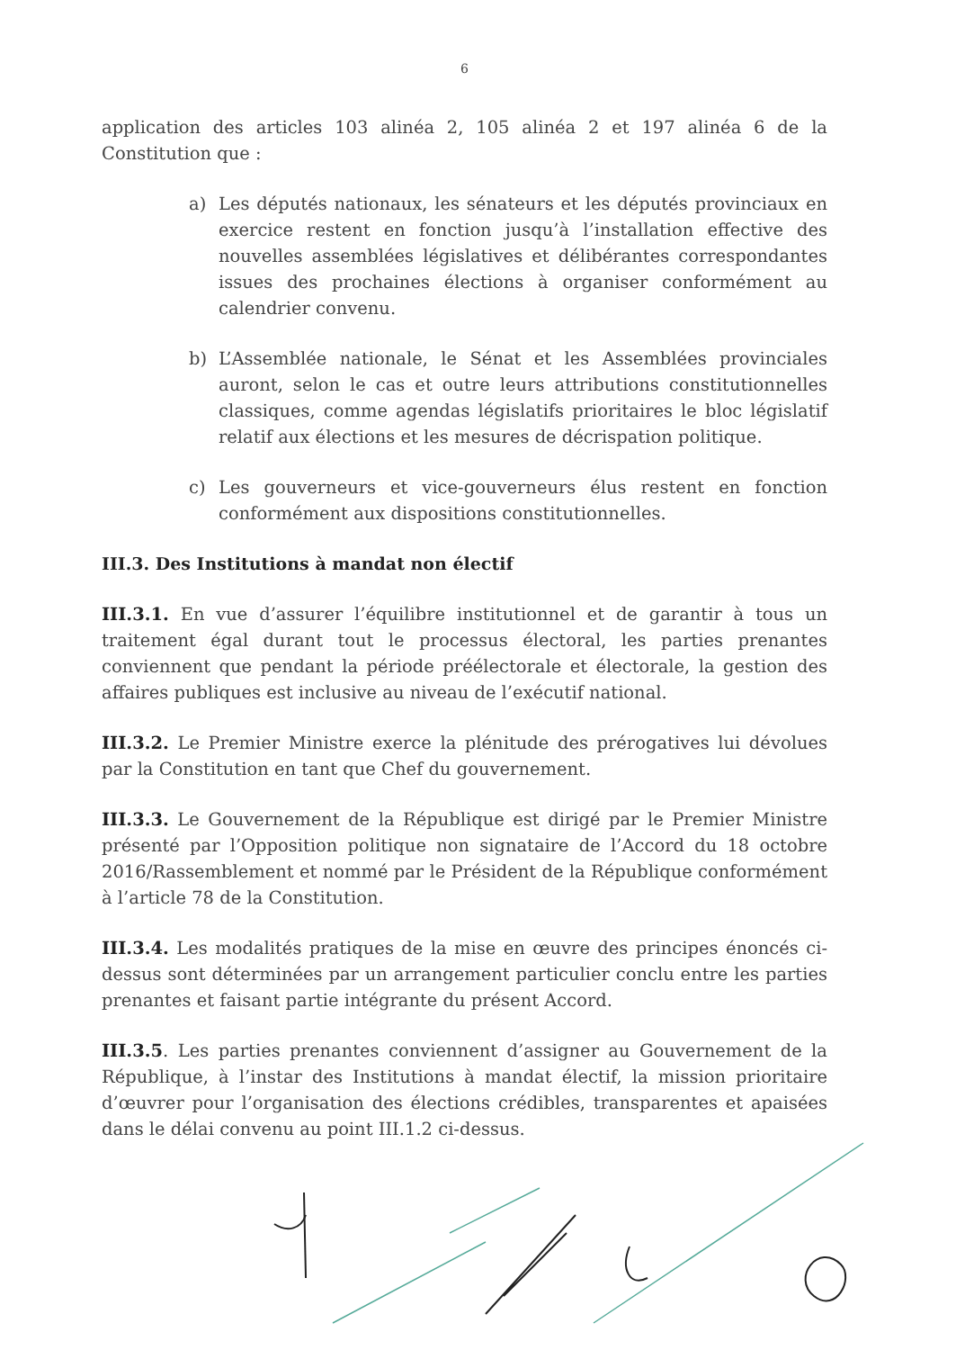6
application des articles 103 alinéa 2, 105 alinéa 2 et 197 alinéa 6 de la Constitution que :
a) Les députés nationaux, les sénateurs et les députés provinciaux en exercice restent en fonction jusqu’à l’installation effective des nouvelles assemblées législatives et délibérantes correspondantes issues des prochaines élections à organiser conformément au calendrier convenu.
b) L’Assemblée nationale, le Sénat et les Assemblées provinciales auront, selon le cas et outre leurs attributions constitutionnelles classiques, comme agendas législatifs prioritaires le bloc législatif relatif aux élections et les mesures de décrispation politique.
c) Les gouverneurs et vice-gouverneurs élus restent en fonction conformément aux dispositions constitutionnelles.
III.3. Des Institutions à mandat non électif
III.3.1. En vue d’assurer l’équilibre institutionnel et de garantir à tous un traitement égal durant tout le processus électoral, les parties prenantes conviennent que pendant la période préélectorale et électorale, la gestion des affaires publiques est inclusive au niveau de l’exécutif national.
III.3.2. Le Premier Ministre exerce la plénitude des prérogatives lui dévolues par la Constitution en tant que Chef du gouvernement.
III.3.3. Le Gouvernement de la République est dirigé par le Premier Ministre présenté par l’Opposition politique non signataire de l’Accord du 18 octobre 2016/Rassemblement et nommé par le Président de la République conformément à l’article 78 de la Constitution.
III.3.4. Les modalités pratiques de la mise en œuvre des principes énoncés ci-dessus sont déterminées par un arrangement particulier conclu entre les parties prenantes et faisant partie intégrante du présent Accord.
III.3.5. Les parties prenantes conviennent d’assigner au Gouvernement de la République, à l’instar des Institutions à mandat électif, la mission prioritaire d’œuvrer pour l’organisation des élections crédibles, transparentes et apaisées dans le délai convenu au point III.1.2 ci-dessus.